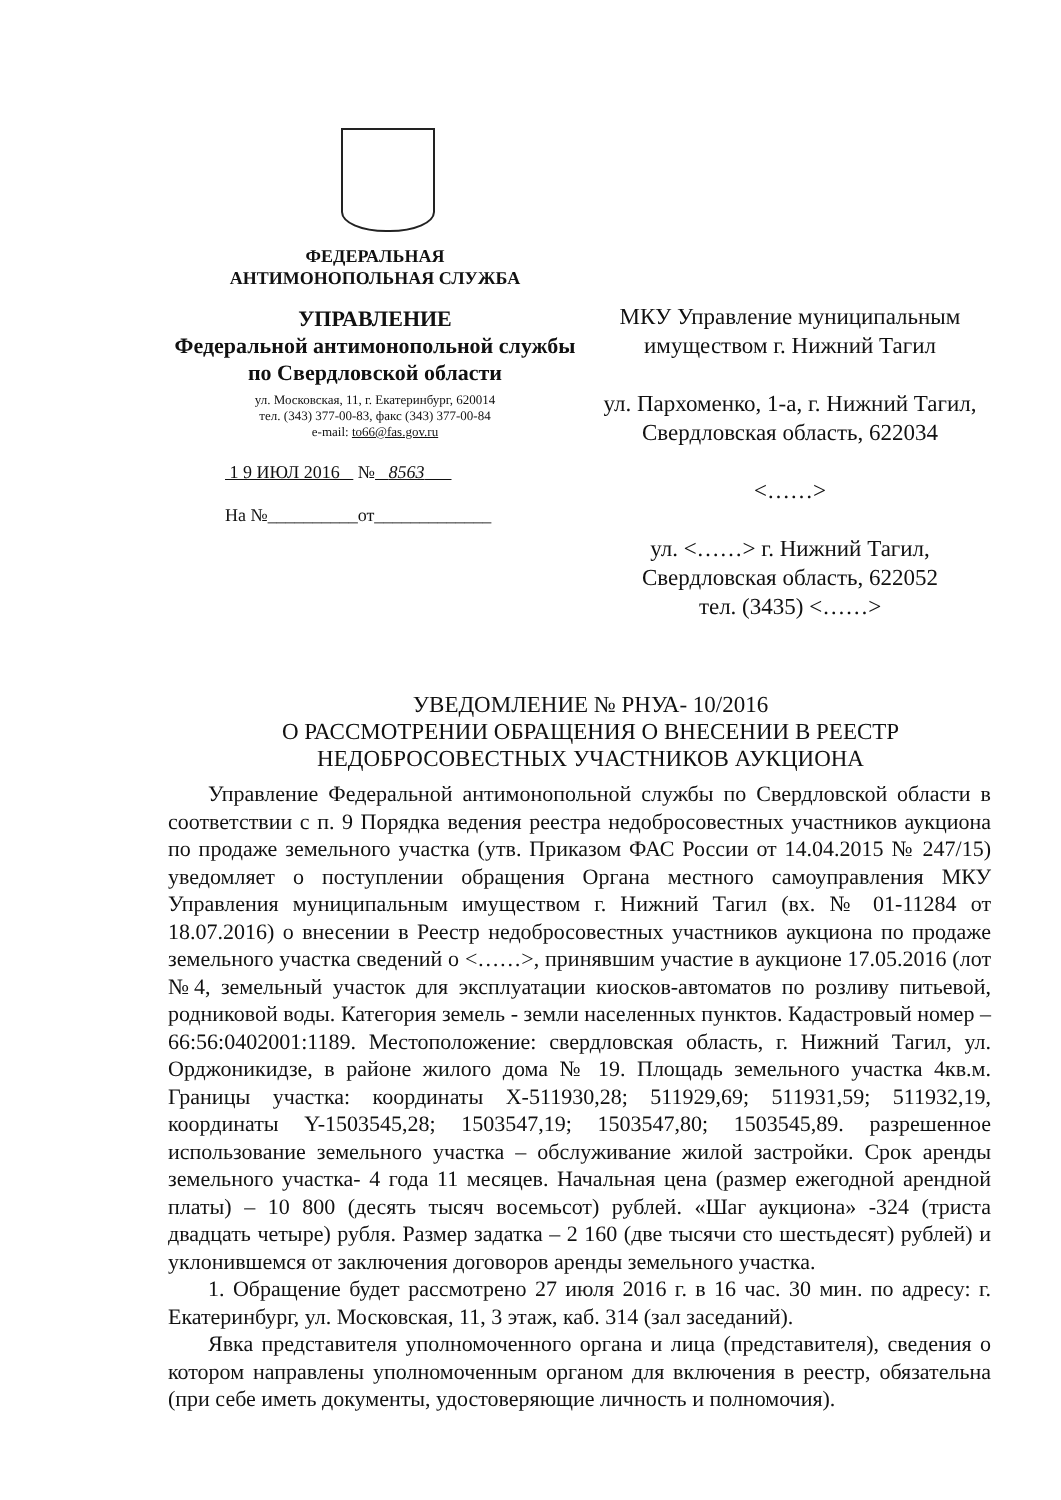ФЕДЕРАЛЬНАЯ
АНТИМОНОПОЛЬНАЯ СЛУЖБА
УПРАВЛЕНИЕ
Федеральной антимонопольной службы
по Свердловской области
ул. Московская, 11, г. Екатеринбург, 620014
тел. (343) 377-00-83, факс (343) 377-00-84
e-mail: to66@fas.gov.ru
1 9 ИЮЛ 2016 № 8563
На №__________от_____________
МКУ Управление муниципальным
имуществом г. Нижний Тагил
ул. Пархоменко, 1-а, г. Нижний Тагил,
Свердловская область, 622034
<……>
ул. <……> г. Нижний Тагил,
Свердловская область, 622052
тел. (3435) <……>
УВЕДОМЛЕНИЕ № РНУА- 10/2016
О РАССМОТРЕНИИ ОБРАЩЕНИЯ О ВНЕСЕНИИ В РЕЕСТР
НЕДОБРОСОВЕСТНЫХ УЧАСТНИКОВ АУКЦИОНА
Управление Федеральной антимонопольной службы по Свердловской области в соответствии с п. 9 Порядка ведения реестра недобросовестных участников аукциона по продаже земельного участка (утв. Приказом ФАС России от 14.04.2015 № 247/15) уведомляет о поступлении обращения Органа местного самоуправления МКУ Управления муниципальным имуществом г. Нижний Тагил (вх. № 01-11284 от 18.07.2016) о внесении в Реестр недобросовестных участников аукциона по продаже земельного участка сведений о <……>, принявшим участие в аукционе 17.05.2016 (лот №4, земельный участок для эксплуатации киосков-автоматов по розливу питьевой, родниковой воды. Категория земель - земли населенных пунктов. Кадастровый номер – 66:56:0402001:1189. Местоположение: свердловская область, г. Нижний Тагил, ул. Орджоникидзе, в районе жилого дома № 19. Площадь земельного участка 4кв.м. Границы участка: координаты X-511930,28; 511929,69; 511931,59; 511932,19, координаты Y-1503545,28; 1503547,19; 1503547,80; 1503545,89. разрешенное использование земельного участка – обслуживание жилой застройки. Срок аренды земельного участка- 4 года 11 месяцев. Начальная цена (размер ежегодной арендной платы) – 10 800 (десять тысяч восемьсот) рублей. «Шаг аукциона» -324 (триста двадцать четыре) рубля. Размер задатка – 2 160 (две тысячи сто шестьдесят) рублей) и уклонившемся от заключения договоров аренды земельного участка.
1. Обращение будет рассмотрено 27 июля 2016 г. в 16 час. 30 мин. по адресу: г. Екатеринбург, ул. Московская, 11, 3 этаж, каб. 314 (зал заседаний).
Явка представителя уполномоченного органа и лица (представителя), сведения о котором направлены уполномоченным органом для включения в реестр, обязательна (при себе иметь документы, удостоверяющие личность и полномочия).